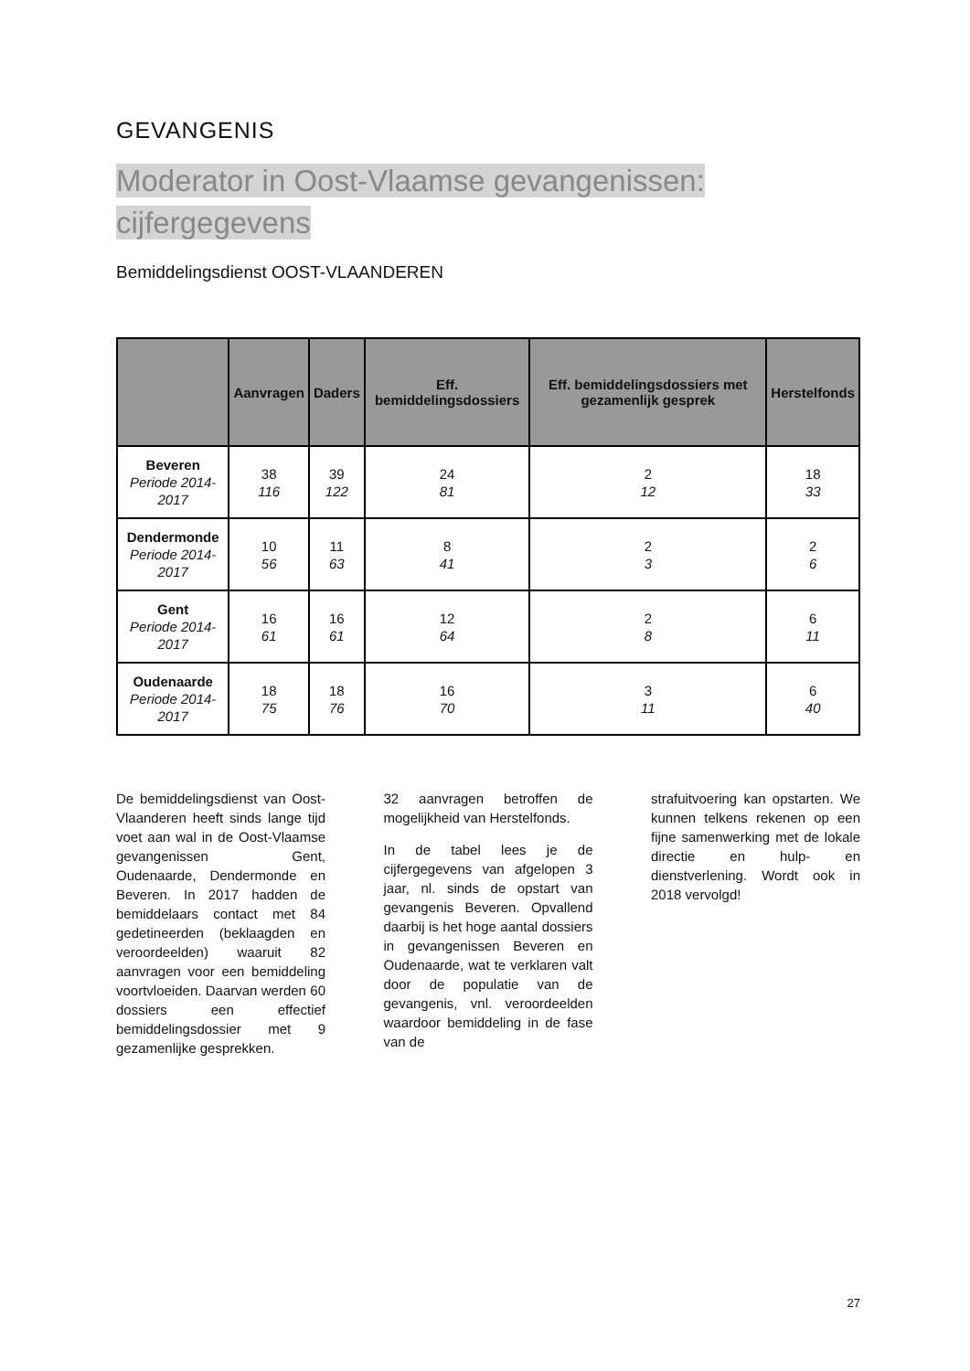GEVANGENIS
Moderator in Oost-Vlaamse gevangenissen:
cijfergegevens
Bemiddelingsdienst OOST-VLAANDEREN
| | Aanvragen | Daders | Eff. bemiddelingsdossiers | Eff. bemiddelingsdossiers met gezamenlijk gesprek | Herstelfonds |
| --- | --- | --- | --- | --- | --- |
| Beveren Periode 2014-2017 | 38 116 | 39 122 | 24 81 | 2 12 | 18 33 |
| Dendermonde Periode 2014-2017 | 10 56 | 11 63 | 8 41 | 2 3 | 2 6 |
| Gent Periode 2014-2017 | 16 61 | 16 61 | 12 64 | 2 8 | 6 11 |
| Oudenaarde Periode 2014-2017 | 18 75 | 18 76 | 16 70 | 3 11 | 6 40 |
De bemiddelingsdienst van Oost-Vlaanderen heeft sinds lange tijd voet aan wal in de Oost-Vlaamse gevangenissen Gent, Oudenaarde, Dendermonde en Beveren. In 2017 hadden de bemiddelaars contact met 84 gedetineerden (beklaagden en veroordeelden) waaruit 82 aanvragen voor een bemiddeling voortvloeiden. Daarvan werden 60 dossiers een effectief bemiddelingsdossier met 9 gezamenlijke gesprekken.
32 aanvragen betroffen de mogelijkheid van Herstelfonds.
In de tabel lees je de cijfergegevens van afgelopen 3 jaar, nl. sinds de opstart van gevangenis Beveren. Opvallend daarbij is het hoge aantal dossiers in gevangenissen Beveren en Oudenaarde, wat te verklaren valt door de populatie van de gevangenis, vnl. veroordeelden waardoor bemiddeling in de fase van de
strafuitvoering kan opstarten. We kunnen telkens rekenen op een fijne samenwerking met de lokale directie en hulp- en dienstverlening. Wordt ook in 2018 vervolgd!
27